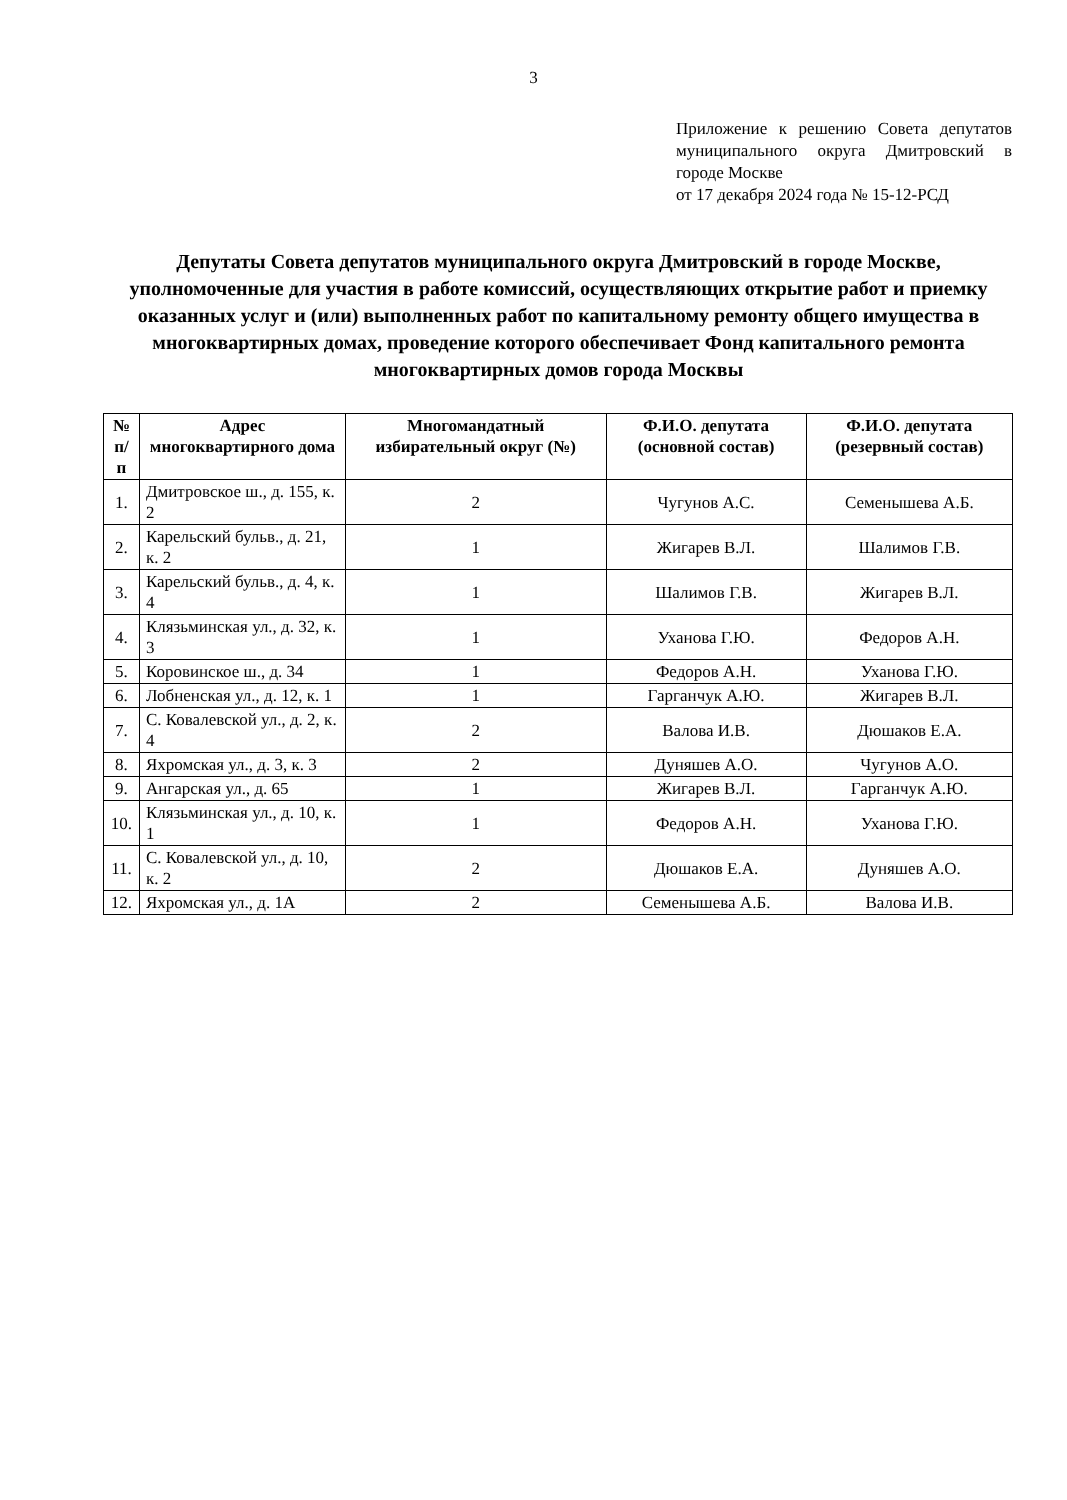3
Приложение к решению Совета депутатов муниципального округа Дмитровский в городе Москве
от 17 декабря 2024 года № 15-12-РСД
Депутаты Совета депутатов муниципального округа Дмитровский в городе Москве, уполномоченные для участия в работе комиссий, осуществляющих открытие работ и приемку оказанных услуг и (или) выполненных работ по капитальному ремонту общего имущества в многоквартирных домах, проведение которого обеспечивает Фонд капитального ремонта многоквартирных домов города Москвы
| № п/п | Адрес многоквартирного дома | Многомандатный избирательный округ (№) | Ф.И.О. депутата (основной состав) | Ф.И.О. депутата (резервный состав) |
| --- | --- | --- | --- | --- |
| 1. | Дмитровское ш., д. 155, к. 2 | 2 | Чугунов А.С. | Семенышева А.Б. |
| 2. | Карельский бульв., д. 21, к. 2 | 1 | Жигарев В.Л. | Шалимов Г.В. |
| 3. | Карельский бульв., д. 4, к. 4 | 1 | Шалимов Г.В. | Жигарев В.Л. |
| 4. | Клязьминская ул., д. 32, к. 3 | 1 | Уханова Г.Ю. | Федоров А.Н. |
| 5. | Коровинское ш., д. 34 | 1 | Федоров А.Н. | Уханова Г.Ю. |
| 6. | Лобненская ул., д. 12, к. 1 | 1 | Гарганчук А.Ю. | Жигарев В.Л. |
| 7. | С. Ковалевской ул., д. 2, к. 4 | 2 | Валова И.В. | Дюшаков Е.А. |
| 8. | Яхромская ул., д. 3, к. 3 | 2 | Дуняшев А.О. | Чугунов А.О. |
| 9. | Ангарская ул., д. 65 | 1 | Жигарев В.Л. | Гарганчук А.Ю. |
| 10. | Клязьминская ул., д. 10, к. 1 | 1 | Федоров А.Н. | Уханова Г.Ю. |
| 11. | С. Ковалевской ул., д. 10, к. 2 | 2 | Дюшаков Е.А. | Дуняшев А.О. |
| 12. | Яхромская ул., д. 1А | 2 | Семенышева А.Б. | Валова И.В. |